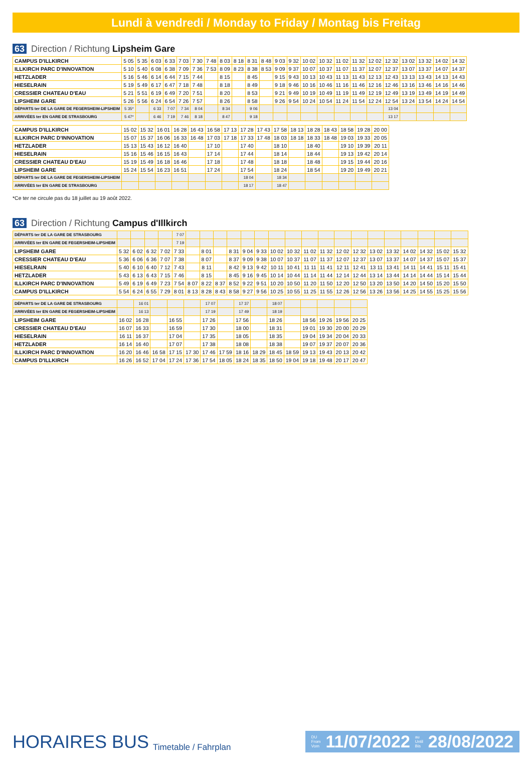Lundi à vendredi / Monday to Friday / Montag bis Freitag
63 Direction / Richtung Lipsheim Gare
| CAMPUS D'ILLKIRCH | 5 05 | 5 35 | 6 03 | 6 33 | 7 03 | 7 30 | 7 48 | 8 03 | 8 18 | 8 31 | 8 48 | 9 03 | 9 32 | 10 02 | 10 32 | 11 02 | 11 32 | 12 02 | 12 32 | 13 02 | 13 32 | 14 02 | 14 32 |
| ILLKIRCH PARC D'INNOVATION | 5 10 | 5 40 | 6 08 | 6 38 | 7 09 | 7 36 | 7 53 | 8 09 | 8 23 | 8 38 | 8 53 | 9 09 | 9 37 | 10 07 | 10 37 | 11 07 | 11 37 | 12 07 | 12 37 | 13 07 | 13 37 | 14 07 | 14 37 |
| HETZLADER | 5 16 | 5 46 | 6 14 | 6 44 | 7 15 | 7 44 | | 8 15 | | 8 45 | | 9 15 | 9 43 | 10 13 | 10 43 | 11 13 | 11 43 | 12 13 | 12 43 | 13 13 | 13 43 | 14 13 | 14 43 |
| HIESELRAIN | 5 19 | 5 49 | 6 17 | 6 47 | 7 18 | 7 48 | | 8 18 | | 8 49 | | 9 18 | 9 46 | 10 16 | 10 46 | 11 16 | 11 46 | 12 16 | 12 46 | 13 16 | 13 46 | 14 16 | 14 46 |
| CRESSIER CHATEAU D'EAU | 5 21 | 5 51 | 6 19 | 6 49 | 7 20 | 7 51 | | 8 20 | | 8 53 | | 9 21 | 9 49 | 10 19 | 10 49 | 11 19 | 11 49 | 12 19 | 12 49 | 13 19 | 13 49 | 14 19 | 14 49 |
| LIPSHEIM GARE | 5 26 | 5 56 | 6 24 | 6 54 | 7 26 | 7 57 | | 8 26 | | 8 58 | | 9 26 | 9 54 | 10 24 | 10 54 | 11 24 | 11 54 | 12 24 | 12 54 | 13 24 | 13 54 | 14 24 | 14 54 |
| DÉPARTS ter DE LA GARE DE FEGERSHEIM-LIPSHEIM | 5 35* | | 6 33 | 7 07 | 7 34 | 8 04 | | 8 34 | | 9 06 | | | | | | | | | 13 04 | | | | |
| ARRIVÉES ter EN GARE DE STRASBOURG | 5 47* | | 6 46 | 7 19 | 7 46 | 8 18 | | 8 47 | | 9 18 | | | | | | | | | 13 17 | | | | |
| CAMPUS D'ILLKIRCH | 15 02 | 15 32 | 16 01 | 16 28 | 16 43 | 16 58 | 17 13 | 17 28 | 17 43 | 17 58 | 18 13 | 18 28 | 18 43 | 18 58 | 19 28 | 20 00 |
| ILLKIRCH PARC D'INNOVATION | 15 07 | 15 37 | 16 06 | 16 33 | 16 48 | 17 03 | 17 18 | 17 33 | 17 48 | 18 03 | 18 18 | 18 33 | 18 48 | 19 03 | 19 33 | 20 05 |
| HETZLADER | 15 13 | 15 43 | 16 12 | 16 40 | | 17 10 | | 17 40 | | 18 10 | | 18 40 | | 19 10 | 19 39 | 20 11 |
| HIESELRAIN | 15 16 | 15 46 | 16 15 | 16 43 | | 17 14 | | 17 44 | | 18 14 | | 18 44 | | 19 13 | 19 42 | 20 14 |
| CRESSIER CHATEAU D'EAU | 15 19 | 15 49 | 16 18 | 16 46 | | 17 18 | | 17 48 | | 18 18 | | 18 48 | | 19 15 | 19 44 | 20 16 |
| LIPSHEIM GARE | 15 24 | 15 54 | 16 23 | 16 51 | | 17 24 | | 17 54 | | 18 24 | | 18 54 | | 19 20 | 19 49 | 20 21 |
| DÉPARTS ter DE LA GARE DE FEGERSHEIM-LIPSHEIM | | | | | | | | 18 04 | | 18 34 | | | | | | |
| ARRIVÉES ter EN GARE DE STRASBOURG | | | | | | | | 18 17 | | 18 47 | | | | | | |
*Ce ter ne circule pas du 18 juillet au 19 août 2022.
63 Direction / Richtung Campus d'Illkirch
| DÉPARTS ter DE LA GARE DE STRASBOURG | | | | | 7 07 | | | | | | | | | | | | | | | | | | |
| ARRIVÉES ter EN GARE DE FEGERSHEIM-LIPSHEIM | | | | | 7 19 | | | | | | | | | | | | | | | | | | |
| LIPSHEIM GARE | 5 32 | 6 02 | 6 32 | 7 02 | 7 33 | | 8 01 | | 8 31 | 9 04 | 9 33 | 10 02 | 10 32 | 11 02 | 11 32 | 12 02 | 12 32 | 13 02 | 13 32 | 14 02 | 14 32 | 15 02 | 15 32 |
| CRESSIER CHATEAU D'EAU | 5 36 | 6 06 | 6 36 | 7 07 | 7 38 | | 8 07 | | 8 37 | 9 09 | 9 38 | 10 07 | 10 37 | 11 07 | 11 37 | 12 07 | 12 37 | 13 07 | 13 37 | 14 07 | 14 37 | 15 07 | 15 37 |
| HIESELRAIN | 5 40 | 6 10 | 6 40 | 7 12 | 7 43 | | 8 11 | | 8 42 | 9 13 | 9 42 | 10 11 | 10 41 | 11 11 | 11 41 | 12 11 | 12 41 | 13 11 | 13 41 | 14 11 | 14 41 | 15 11 | 15 41 |
| HETZLADER | 5 43 | 6 13 | 6 43 | 7 15 | 7 46 | | 8 15 | | 8 45 | 9 16 | 9 45 | 10 14 | 10 44 | 11 14 | 11 44 | 12 14 | 12 44 | 13 14 | 13 44 | 14 14 | 14 44 | 15 14 | 15 44 |
| ILLKIRCH PARC D'INNOVATION | 5 49 | 6 19 | 6 49 | 7 23 | 7 54 | 8 07 | 8 22 | 8 37 | 8 52 | 9 22 | 9 51 | 10 20 | 10 50 | 11 20 | 11 50 | 12 20 | 12 50 | 13 20 | 13 50 | 14 20 | 14 50 | 15 20 | 15 50 |
| CAMPUS D'ILLKIRCH | 5 54 | 6 24 | 6 55 | 7 29 | 8 01 | 8 13 | 8 28 | 8 43 | 8 58 | 9 27 | 9 56 | 10 25 | 10 55 | 11 25 | 11 55 | 12 26 | 12 56 | 13 26 | 13 56 | 14 25 | 14 55 | 15 25 | 15 56 |
| DÉPARTS ter DE LA GARE DE STRASBOURG | | 16 01 | | | | 17 07 | | 17 37 | | 18 07 | | | | | |
| ARRIVÉES ter EN GARE DE FEGERSHEIM-LIPSHEIM | | 16 13 | | | | 17 19 | | 17 49 | | 18 19 | | | | | |
| LIPSHEIM GARE | 16 02 | 16 28 | | 16 55 | | 17 26 | | 17 56 | | 18 26 | | 18 56 | 19 26 | 19 56 | 20 25 |
| CRESSIER CHATEAU D'EAU | 16 07 | 16 33 | | 16 59 | | 17 30 | | 18 00 | | 18 31 | | 19 01 | 19 30 | 20 00 | 20 29 |
| HIESELRAIN | 16 11 | 16 37 | | 17 04 | | 17 35 | | 18 05 | | 18 35 | | 19 04 | 19 34 | 20 04 | 20 33 |
| HETZLADER | 16 14 | 16 40 | | 17 07 | | 17 38 | | 18 08 | | 18 38 | | 19 07 | 19 37 | 20 07 | 20 36 |
| ILLKIRCH PARC D'INNOVATION | 16 20 | 16 46 | 16 58 | 17 15 | 17 30 | 17 46 | 17 59 | 18 16 | 18 29 | 18 45 | 18 59 | 19 13 | 19 43 | 20 13 | 20 42 |
| CAMPUS D'ILLKIRCH | 16 26 | 16 52 | 17 04 | 17 24 | 17 36 | 17 54 | 18 05 | 18 24 | 18 35 | 18 50 | 19 04 | 19 18 | 19 48 | 20 17 | 20 47 |
HORAIRES BUS Timetable / Fahrplan
DU
From
Vom 11/07/2022 au
Until
Bis 28/08/2022